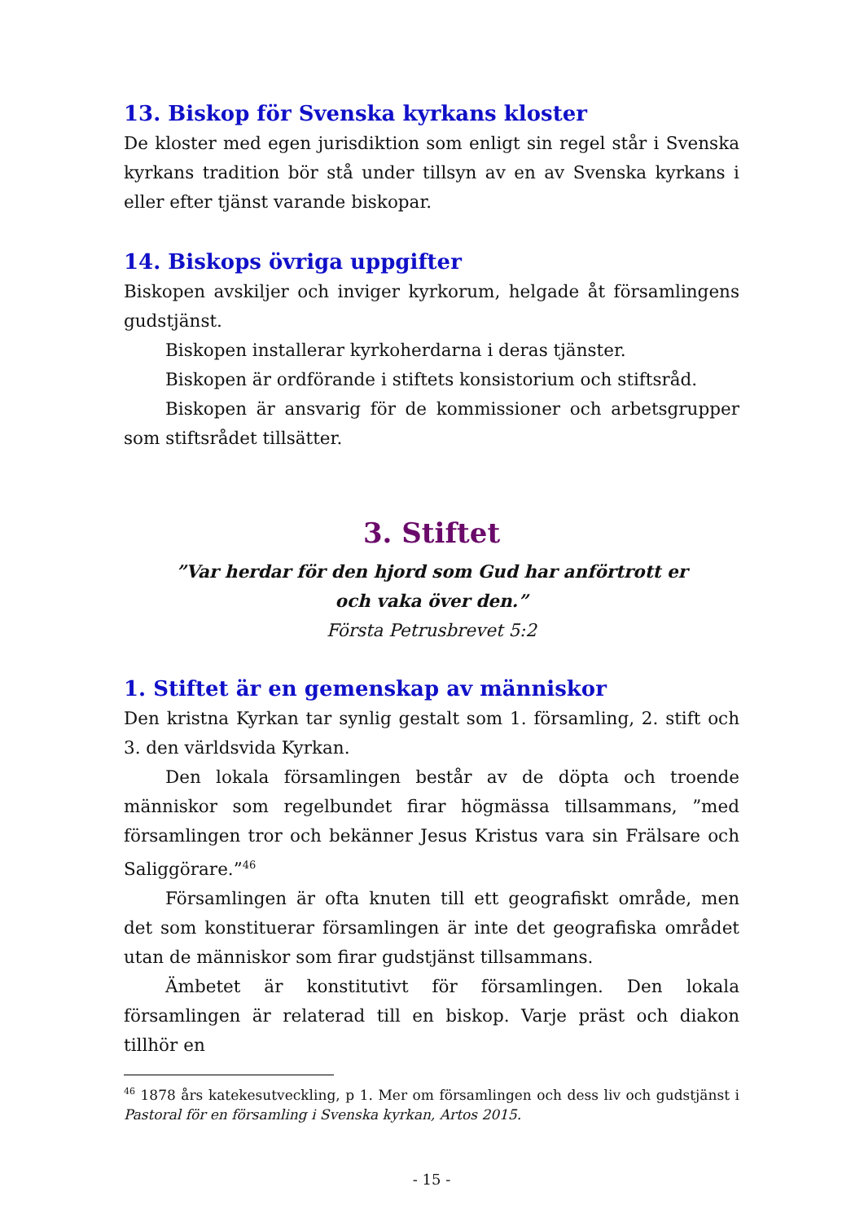13. Biskop för Svenska kyrkans kloster
De kloster med egen jurisdiktion som enligt sin regel står i Svenska kyrkans tradition bör stå under tillsyn av en av Svenska kyrkans i eller efter tjänst varande biskopar.
14. Biskops övriga uppgifter
Biskopen avskiljer och inviger kyrkorum, helgade åt församlingens gudstjänst.
Biskopen installerar kyrkoherdarna i deras tjänster.
Biskopen är ordförande i stiftets konsistorium och stiftsråd.
Biskopen är ansvarig för de kommissioner och arbetsgrupper som stiftsrådet tillsätter.
3. Stiftet
”Var herdar för den hjord som Gud har anförtrott er
och vaka över den.”
Första Petrusbrevet 5:2
1. Stiftet är en gemenskap av människor
Den kristna Kyrkan tar synlig gestalt som 1. församling, 2. stift och 3. den världsvida Kyrkan.
Den lokala församlingen består av de döpta och troende människor som regelbundet firar högmässa tillsammans, ”med församlingen tror och bekänner Jesus Kristus vara sin Frälsare och Saliggörare.”<sup>46</sup>
Församlingen är ofta knuten till ett geografiskt område, men det som konstituerar församlingen är inte det geografiska området utan de människor som firar gudstjänst tillsammans.
Ämbetet är konstitutivt för församlingen. Den lokala församlingen är relaterad till en biskop. Varje präst och diakon tillhör en
<sup>46</sup> 1878 års katekesutveckling, p 1. Mer om församlingen och dess liv och gudstjänst i Pastoral för en församling i Svenska kyrkan, Artos 2015.
- 15 -